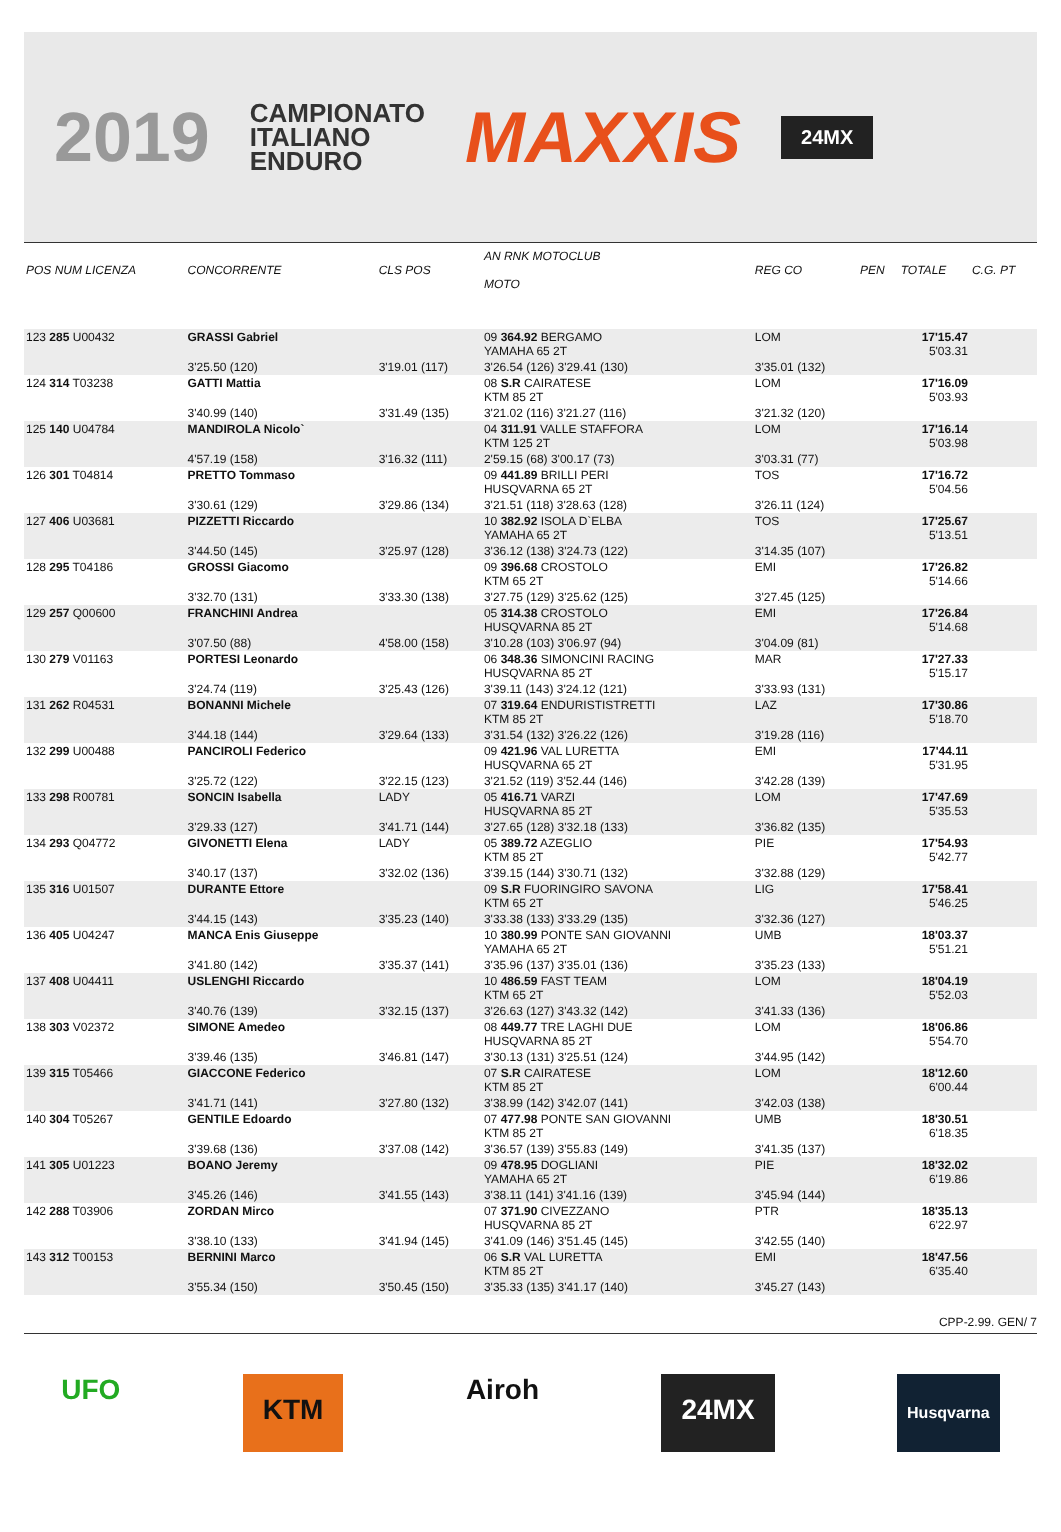2019 CAMPIONATO
ITALIANO
ENDURO MAXXIS 24MX
| POS NUM LICENZA | CONCORRENTE | CLS POS | AN RNK MOTOCLUB MOTO | REG CO | PEN | TOTALE | C.G. PT |
| --- | --- | --- | --- | --- | --- | --- | --- |
| 123 285 U00432 | GRASSI Gabriel | | 09 364.92 BERGAMO YAMAHA 65 2T | LOM | | 17'15.47 5'03.31 | |
| | 3'25.50 (120) | 3'19.01 (117) | 3'26.54 (126) 3'29.41 (130) | 3'35.01 (132) | | | |
| 124 314 T03238 | GATTI Mattia | | 08 S.R CAIRATESE KTM 85 2T | LOM | | 17'16.09 5'03.93 | |
| | 3'40.99 (140) | 3'31.49 (135) | 3'21.02 (116) 3'21.27 (116) | 3'21.32 (120) | | | |
| 125 140 U04784 | MANDIROLA Nicolo` | | 04 311.91 VALLE STAFFORA KTM 125 2T | LOM | | 17'16.14 5'03.98 | |
| | 4'57.19 (158) | 3'16.32 (111) | 2'59.15 (68) 3'00.17 (73) | 3'03.31 (77) | | | |
| 126 301 T04814 | PRETTO Tommaso | | 09 441.89 BRILLI PERI HUSQVARNA 65 2T | TOS | | 17'16.72 5'04.56 | |
| | 3'30.61 (129) | 3'29.86 (134) | 3'21.51 (118) 3'28.63 (128) | 3'26.11 (124) | | | |
| 127 406 U03681 | PIZZETTI Riccardo | | 10 382.92 ISOLA D`ELBA YAMAHA 65 2T | TOS | | 17'25.67 5'13.51 | |
| | 3'44.50 (145) | 3'25.97 (128) | 3'36.12 (138) 3'24.73 (122) | 3'14.35 (107) | | | |
| 128 295 T04186 | GROSSI Giacomo | | 09 396.68 CROSTOLO KTM 65 2T | EMI | | 17'26.82 5'14.66 | |
| | 3'32.70 (131) | 3'33.30 (138) | 3'27.75 (129) 3'25.62 (125) | 3'27.45 (125) | | | |
| 129 257 Q00600 | FRANCHINI Andrea | | 05 314.38 CROSTOLO HUSQVARNA 85 2T | EMI | | 17'26.84 5'14.68 | |
| | 3'07.50 (88) | 4'58.00 (158) | 3'10.28 (103) 3'06.97 (94) | 3'04.09 (81) | | | |
| 130 279 V01163 | PORTESI Leonardo | | 06 348.36 SIMONCINI RACING HUSQVARNA 85 2T | MAR | | 17'27.33 5'15.17 | |
| | 3'24.74 (119) | 3'25.43 (126) | 3'39.11 (143) 3'24.12 (121) | 3'33.93 (131) | | | |
| 131 262 R04531 | BONANNI Michele | | 07 319.64 ENDURISTISTRETTI KTM 85 2T | LAZ | | 17'30.86 5'18.70 | |
| | 3'44.18 (144) | 3'29.64 (133) | 3'31.54 (132) 3'26.22 (126) | 3'19.28 (116) | | | |
| 132 299 U00488 | PANCIROLI Federico | | 09 421.96 VAL LURETTA HUSQVARNA 65 2T | EMI | | 17'44.11 5'31.95 | |
| | 3'25.72 (122) | 3'22.15 (123) | 3'21.52 (119) 3'52.44 (146) | 3'42.28 (139) | | | |
| 133 298 R00781 | SONCIN Isabella | LADY | 05 416.71 VARZI HUSQVARNA 85 2T | LOM | | 17'47.69 5'35.53 | |
| | 3'29.33 (127) | 3'41.71 (144) | 3'27.65 (128) 3'32.18 (133) | 3'36.82 (135) | | | |
| 134 293 Q04772 | GIVONETTI Elena | LADY | 05 389.72 AZEGLIO KTM 85 2T | PIE | | 17'54.93 5'42.77 | |
| | 3'40.17 (137) | 3'32.02 (136) | 3'39.15 (144) 3'30.71 (132) | 3'32.88 (129) | | | |
| 135 316 U01507 | DURANTE Ettore | | 09 S.R FUORINGIRO SAVONA KTM 65 2T | LIG | | 17'58.41 5'46.25 | |
| | 3'44.15 (143) | 3'35.23 (140) | 3'33.38 (133) 3'33.29 (135) | 3'32.36 (127) | | | |
| 136 405 U04247 | MANCA Enis Giuseppe | | 10 380.99 PONTE SAN GIOVANNI YAMAHA 65 2T | UMB | | 18'03.37 5'51.21 | |
| | 3'41.80 (142) | 3'35.37 (141) | 3'35.96 (137) 3'35.01 (136) | 3'35.23 (133) | | | |
| 137 408 U04411 | USLENGHI Riccardo | | 10 486.59 FAST TEAM KTM 65 2T | LOM | | 18'04.19 5'52.03 | |
| | 3'40.76 (139) | 3'32.15 (137) | 3'26.63 (127) 3'43.32 (142) | 3'41.33 (136) | | | |
| 138 303 V02372 | SIMONE Amedeo | | 08 449.77 TRE LAGHI DUE HUSQVARNA 85 2T | LOM | | 18'06.86 5'54.70 | |
| | 3'39.46 (135) | 3'46.81 (147) | 3'30.13 (131) 3'25.51 (124) | 3'44.95 (142) | | | |
| 139 315 T05466 | GIACCONE Federico | | 07 S.R CAIRATESE KTM 85 2T | LOM | | 18'12.60 6'00.44 | |
| | 3'41.71 (141) | 3'27.80 (132) | 3'38.99 (142) 3'42.07 (141) | 3'42.03 (138) | | | |
| 140 304 T05267 | GENTILE Edoardo | | 07 477.98 PONTE SAN GIOVANNI KTM 85 2T | UMB | | 18'30.51 6'18.35 | |
| | 3'39.68 (136) | 3'37.08 (142) | 3'36.57 (139) 3'55.83 (149) | 3'41.35 (137) | | | |
| 141 305 U01223 | BOANO Jeremy | | 09 478.95 DOGLIANI YAMAHA 65 2T | PIE | | 18'32.02 6'19.86 | |
| | 3'45.26 (146) | 3'41.55 (143) | 3'38.11 (141) 3'41.16 (139) | 3'45.94 (144) | | | |
| 142 288 T03906 | ZORDAN Mirco | | 07 371.90 CIVEZZANO HUSQVARNA 85 2T | PTR | | 18'35.13 6'22.97 | |
| | 3'38.10 (133) | 3'41.94 (145) | 3'41.09 (146) 3'51.45 (145) | 3'42.55 (140) | | | |
| 143 312 T00153 | BERNINI Marco | | 06 S.R VAL LURETTA KTM 85 2T | EMI | | 18'47.56 6'35.40 | |
| | 3'55.34 (150) | 3'50.45 (150) | 3'35.33 (135) 3'41.17 (140) | 3'45.27 (143) | | | |
CPP-2.99. GEN/ 7
UFO KTM Airoh 24MX Husqvarna